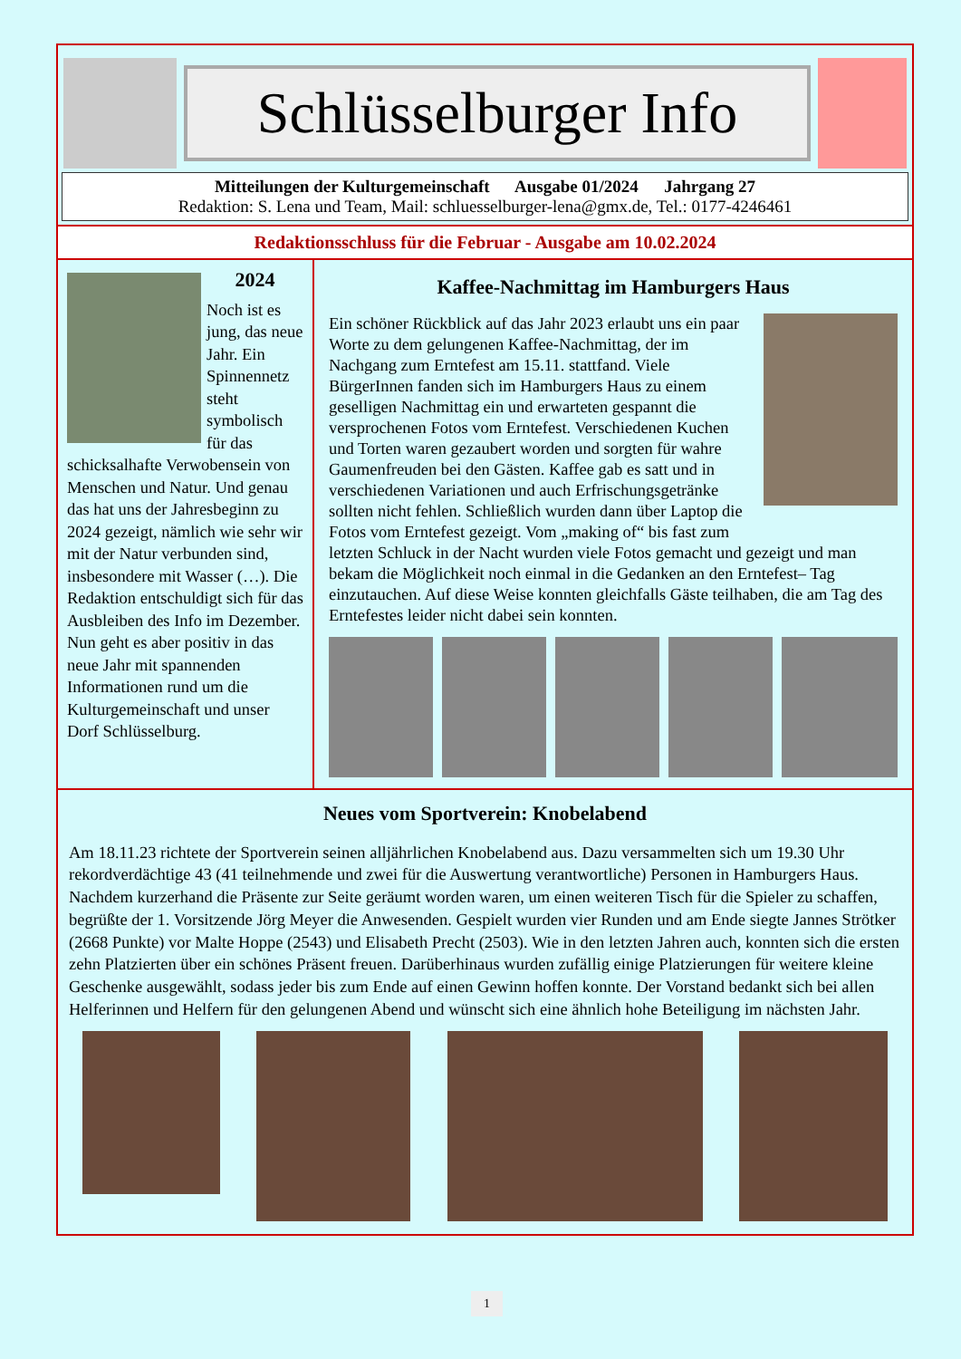Schlüsselburger Info
Mitteilungen der Kulturgemeinschaft Ausgabe 01/2024 Jahrgang 27
Redaktion: S. Lena und Team, Mail: schluesselburger-lena@gmx.de, Tel.: 0177-4246461
Redaktionsschluss für die Februar - Ausgabe am 10.02.2024
2024
Noch ist es jung, das neue Jahr. Ein Spinnennetz steht symbolisch für das schicksalhafte Verwobensein von Menschen und Natur. Und genau das hat uns der Jahresbeginn zu 2024 gezeigt, nämlich wie sehr wir mit der Natur verbunden sind, insbesondere mit Wasser (…). Die Redaktion entschuldigt sich für das Ausbleiben des Info im Dezember. Nun geht es aber positiv in das neue Jahr mit spannenden Informationen rund um die Kulturgemeinschaft und unser Dorf Schlüsselburg.
Kaffee-Nachmittag im Hamburgers Haus
Ein schöner Rückblick auf das Jahr 2023 erlaubt uns ein paar Worte zu dem gelungenen Kaffee-Nachmittag, der im Nachgang zum Erntefest am 15.11. stattfand. Viele BürgerInnen fanden sich im Hamburgers Haus zu einem geselligen Nachmittag ein und erwarteten gespannt die versprochenen Fotos vom Erntefest. Verschiedenen Kuchen und Torten waren gezaubert worden und sorgten für wahre Gaumenfreuden bei den Gästen. Kaffee gab es satt und in verschiedenen Variationen und auch Erfrischungsgetränke sollten nicht fehlen. Schließlich wurden dann über Laptop die Fotos vom Erntefest gezeigt. Vom „making of“ bis fast zum letzten Schluck in der Nacht wurden viele Fotos gemacht und gezeigt und man bekam die Möglichkeit noch einmal in die Gedanken an den Erntefest– Tag einzutauchen. Auf diese Weise konnten gleichfalls Gäste teilhaben, die am Tag des Erntefestes leider nicht dabei sein konnten.
Neues vom Sportverein: Knobelabend
Am 18.11.23 richtete der Sportverein seinen alljährlichen Knobelabend aus. Dazu versammelten sich um 19.30 Uhr rekordverdächtige 43 (41 teilnehmende und zwei für die Auswertung verantwortliche) Personen in Hamburgers Haus. Nachdem kurzerhand die Präsente zur Seite geräumt worden waren, um einen weiteren Tisch für die Spieler zu schaffen, begrüßte der 1. Vorsitzende Jörg Meyer die Anwesenden. Gespielt wurden vier Runden und am Ende siegte Jannes Strötker (2668 Punkte) vor Malte Hoppe (2543) und Elisabeth Precht (2503). Wie in den letzten Jahren auch, konnten sich die ersten zehn Platzierten über ein schönes Präsent freuen. Darüberhinaus wurden zufällig einige Platzierungen für weitere kleine Geschenke ausgewählt, sodass jeder bis zum Ende auf einen Gewinn hoffen konnte. Der Vorstand bedankt sich bei allen Helferinnen und Helfern für den gelungenen Abend und wünscht sich eine ähnlich hohe Beteiligung im nächsten Jahr.
1